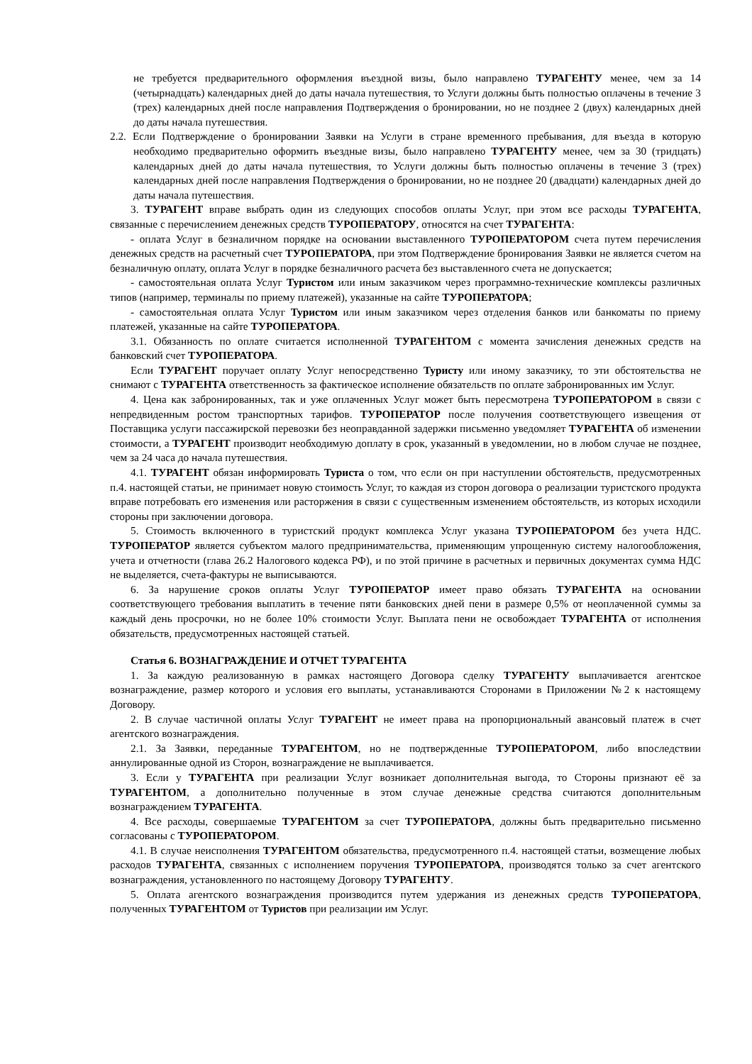не требуется предварительного оформления въездной визы, было направлено ТУРАГЕНТУ менее, чем за 14 (четырнадцать) календарных дней до даты начала путешествия, то Услуги должны быть полностью оплачены в течение 3 (трех) календарных дней после направления Подтверждения о бронировании, но не позднее 2 (двух) календарных дней до даты начала путешествия.
2.2. Если Подтверждение о бронировании Заявки на Услуги в стране временного пребывания, для въезда в которую необходимо предварительно оформить въездные визы, было направлено ТУРАГЕНТУ менее, чем за 30 (тридцать) календарных дней до даты начала путешествия, то Услуги должны быть полностью оплачены в течение 3 (трех) календарных дней после направления Подтверждения о бронировании, но не позднее 20 (двадцати) календарных дней до даты начала путешествия.
3. ТУРАГЕНТ вправе выбрать один из следующих способов оплаты Услуг, при этом все расходы ТУРАГЕНТА, связанные с перечислением денежных средств ТУРОПЕРАТОРУ, относятся на счет ТУРАГЕНТА:
- оплата Услуг в безналичном порядке на основании выставленного ТУРОПЕРАТОРОМ счета путем перечисления денежных средств на расчетный счет ТУРОПЕРАТОРА, при этом Подтверждение бронирования Заявки не является счетом на безналичную оплату, оплата Услуг в порядке безналичного расчета без выставленного счета не допускается;
- самостоятельная оплата Услуг Туристом или иным заказчиком через программно-технические комплексы различных типов (например, терминалы по приему платежей), указанные на сайте ТУРОПЕРАТОРА;
- самостоятельная оплата Услуг Туристом или иным заказчиком через отделения банков или банкоматы по приему платежей, указанные на сайте ТУРОПЕРАТОРА.
3.1. Обязанность по оплате считается исполненной ТУРАГЕНТОМ с момента зачисления денежных средств на банковский счет ТУРОПЕРАТОРА.
Если ТУРАГЕНТ поручает оплату Услуг непосредственно Туристу или иному заказчику, то эти обстоятельства не снимают с ТУРАГЕНТА ответственность за фактическое исполнение обязательств по оплате забронированных им Услуг.
4. Цена как забронированных, так и уже оплаченных Услуг может быть пересмотрена ТУРОПЕРАТОРОМ в связи с непредвиденным ростом транспортных тарифов. ТУРОПЕРАТОР после получения соответствующего извещения от Поставщика услуги пассажирской перевозки без неоправданной задержки письменно уведомляет ТУРАГЕНТА об изменении стоимости, а ТУРАГЕНТ производит необходимую доплату в срок, указанный в уведомлении, но в любом случае не позднее, чем за 24 часа до начала путешествия.
4.1. ТУРАГЕНТ обязан информировать Туриста о том, что если он при наступлении обстоятельств, предусмотренных п.4. настоящей статьи, не принимает новую стоимость Услуг, то каждая из сторон договора о реализации туристского продукта вправе потребовать его изменения или расторжения в связи с существенным изменением обстоятельств, из которых исходили стороны при заключении договора.
5. Стоимость включенного в туристский продукт комплекса Услуг указана ТУРОПЕРАТОРОМ без учета НДС. ТУРОПЕРАТОР является субъектом малого предпринимательства, применяющим упрощенную систему налогообложения, учета и отчетности (глава 26.2 Налогового кодекса РФ), и по этой причине в расчетных и первичных документах сумма НДС не выделяется, счета-фактуры не выписываются.
6. За нарушение сроков оплаты Услуг ТУРОПЕРАТОР имеет право обязать ТУРАГЕНТА на основании соответствующего требования выплатить в течение пяти банковских дней пени в размере 0,5% от неоплаченной суммы за каждый день просрочки, но не более 10% стоимости Услуг. Выплата пени не освобождает ТУРАГЕНТА от исполнения обязательств, предусмотренных настоящей статьей.
Статья 6. ВОЗНАГРАЖДЕНИЕ И ОТЧЕТ ТУРАГЕНТА
1. За каждую реализованную в рамках настоящего Договора сделку ТУРАГЕНТУ выплачивается агентское вознаграждение, размер которого и условия его выплаты, устанавливаются Сторонами в Приложении №2 к настоящему Договору.
2. В случае частичной оплаты Услуг ТУРАГЕНТ не имеет права на пропорциональный авансовый платеж в счет агентского вознаграждения.
2.1. За Заявки, переданные ТУРАГЕНТОМ, но не подтвержденные ТУРОПЕРАТОРОМ, либо впоследствии аннулированные одной из Сторон, вознаграждение не выплачивается.
3. Если у ТУРАГЕНТА при реализации Услуг возникает дополнительная выгода, то Стороны признают её за ТУРАГЕНТОМ, а дополнительно полученные в этом случае денежные средства считаются дополнительным вознаграждением ТУРАГЕНТА.
4. Все расходы, совершаемые ТУРАГЕНТОМ за счет ТУРОПЕРАТОРА, должны быть предварительно письменно согласованы с ТУРОПЕРАТОРОМ.
4.1. В случае неисполнения ТУРАГЕНТОМ обязательства, предусмотренного п.4. настоящей статьи, возмещение любых расходов ТУРАГЕНТА, связанных с исполнением поручения ТУРОПЕРАТОРА, производятся только за счет агентского вознаграждения, установленного по настоящему Договору ТУРАГЕНТУ.
5. Оплата агентского вознаграждения производится путем удержания из денежных средств ТУРОПЕРАТОРА, полученных ТУРАГЕНТОМ от Туристов при реализации им Услуг.